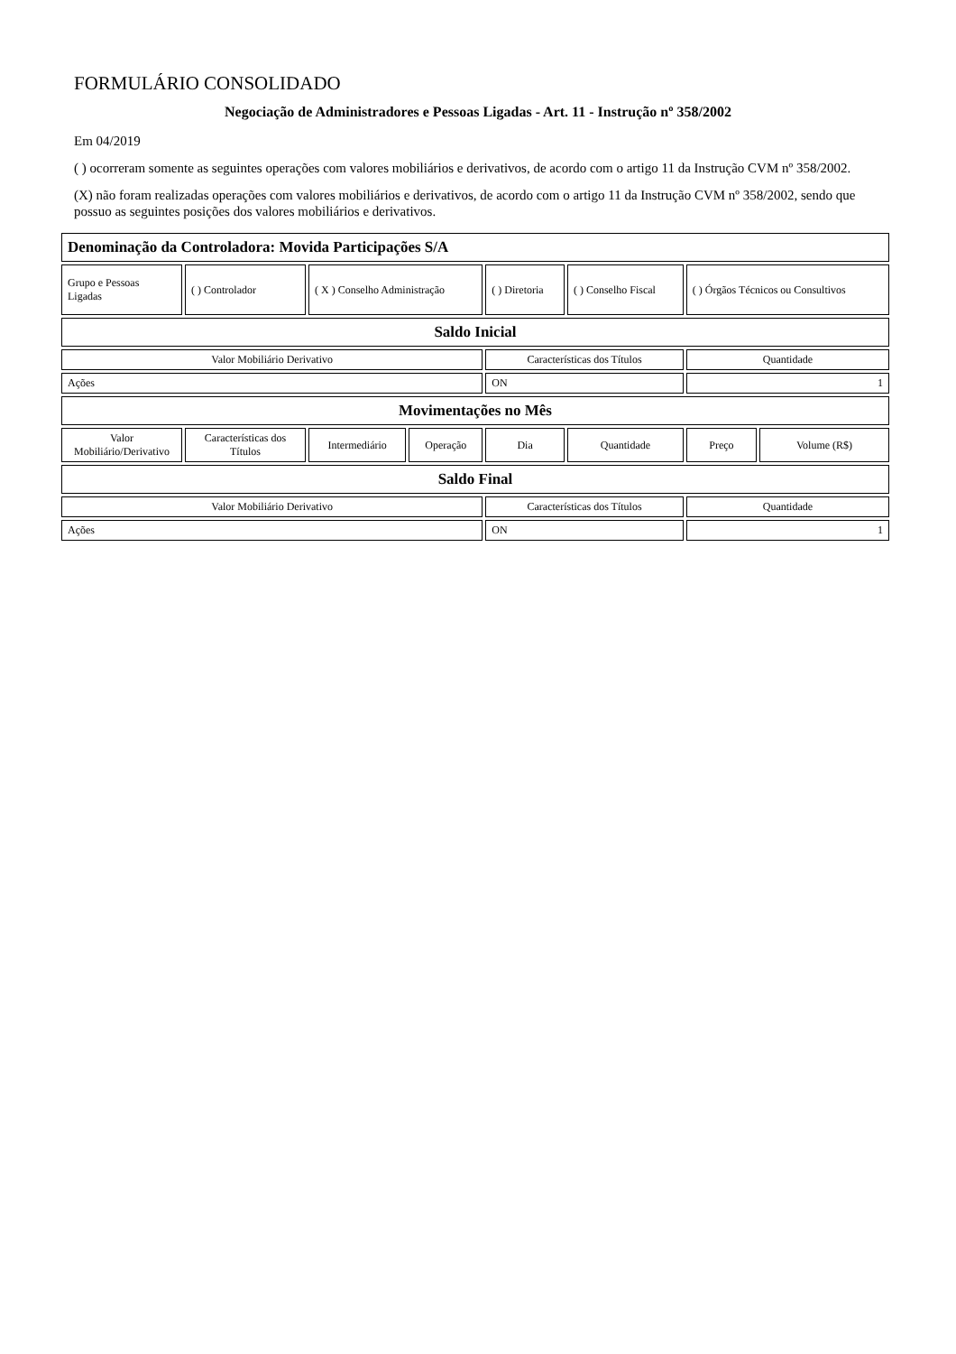FORMULÁRIO CONSOLIDADO
Negociação de Administradores e Pessoas Ligadas - Art. 11 - Instrução nº 358/2002
Em 04/2019
( ) ocorreram somente as seguintes operações com valores mobiliários e derivativos, de acordo com o artigo 11 da Instrução CVM nº 358/2002.
(X) não foram realizadas operações com valores mobiliários e derivativos, de acordo com o artigo 11 da Instrução CVM nº 358/2002, sendo que possuo as seguintes posições dos valores mobiliários e derivativos.
| Denominação da Controladora: Movida Participações S/A | | | | | | | |
| Grupo e Pessoas Ligadas | ( ) Controlador | ( X ) Conselho Administração | | ( ) Diretoria | ( ) Conselho Fiscal | ( ) Órgãos Técnicos ou Consultivos | |
| Saldo Inicial | | | | | | | |
| Valor Mobiliário Derivativo | | | | Características dos Títulos | | Quantidade | |
| Ações | | | | ON | | 1 | |
| Movimentações no Mês | | | | | | | |
| Valor Mobiliário/Derivativo | Características dos Títulos | Intermediário | Operação | Dia | Quantidade | Preço | Volume (R$) |
| Saldo Final | | | | | | | |
| Valor Mobiliário Derivativo | | | | Características dos Títulos | | Quantidade | |
| Ações | | | | ON | | 1 | |